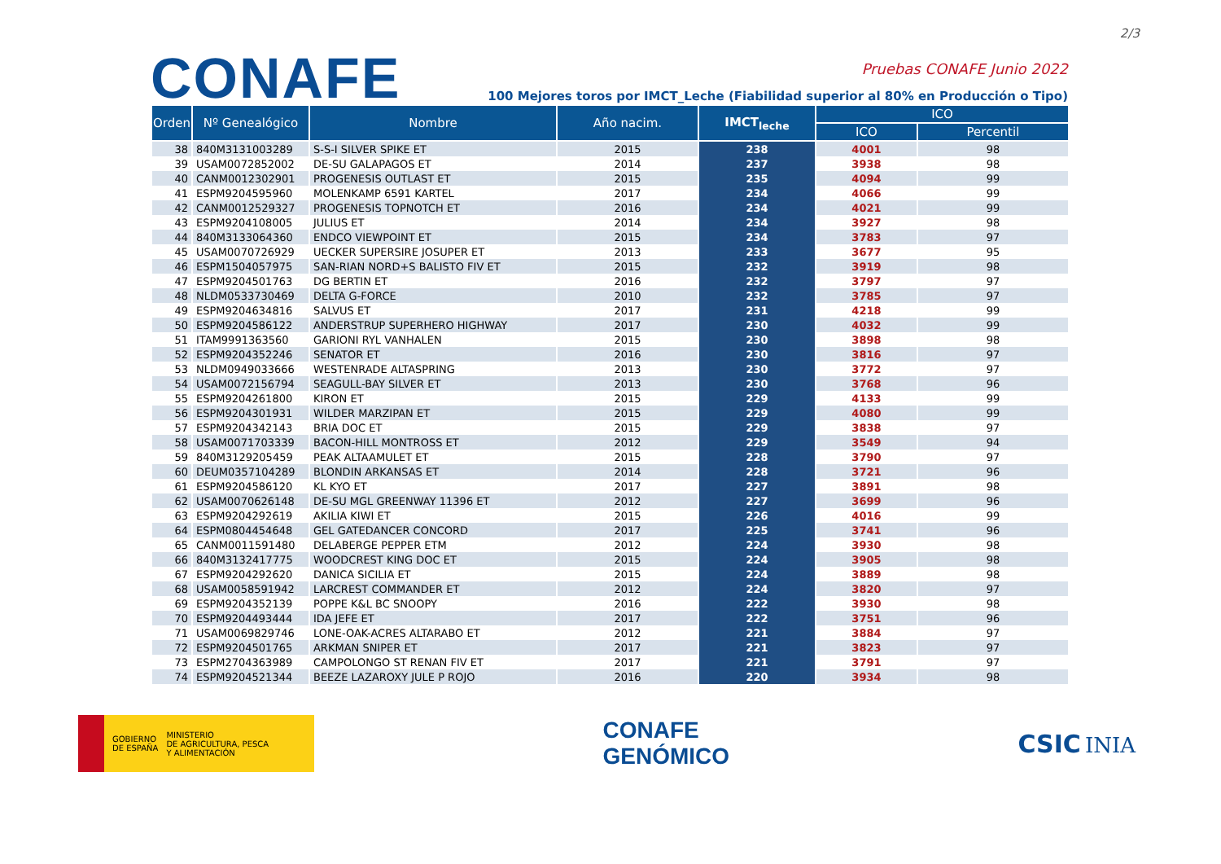2/3
CONAFE
Pruebas CONAFE Junio 2022
100 Mejores toros por IMCT_Leche (Fiabilidad superior al 80% en Producción o Tipo)
| Orden | Nº Genealógico | Nombre | Año nacim. | IMCT<sub>leche</sub> | ICO | |
| --- | --- | --- | --- | --- | --- | --- |
| | | | | | ICO | Percentil |
| 38 | 840M3131003289 | S-S-I SILVER SPIKE ET | 2015 | 238 | 4001 | 98 |
| 39 | USAM0072852002 | DE-SU GALAPAGOS ET | 2014 | 237 | 3938 | 98 |
| 40 | CANM0012302901 | PROGENESIS OUTLAST ET | 2015 | 235 | 4094 | 99 |
| 41 | ESPM9204595960 | MOLENKAMP 6591 KARTEL | 2017 | 234 | 4066 | 99 |
| 42 | CANM0012529327 | PROGENESIS TOPNOTCH ET | 2016 | 234 | 4021 | 99 |
| 43 | ESPM9204108005 | JULIUS ET | 2014 | 234 | 3927 | 98 |
| 44 | 840M3133064360 | ENDCO VIEWPOINT ET | 2015 | 234 | 3783 | 97 |
| 45 | USAM0070726929 | UECKER SUPERSIRE JOSUPER ET | 2013 | 233 | 3677 | 95 |
| 46 | ESPM1504057975 | SAN-RIAN NORD+S BALISTO FIV ET | 2015 | 232 | 3919 | 98 |
| 47 | ESPM9204501763 | DG BERTIN ET | 2016 | 232 | 3797 | 97 |
| 48 | NLDM0533730469 | DELTA G-FORCE | 2010 | 232 | 3785 | 97 |
| 49 | ESPM9204634816 | SALVUS ET | 2017 | 231 | 4218 | 99 |
| 50 | ESPM9204586122 | ANDERSTRUP SUPERHERO HIGHWAY | 2017 | 230 | 4032 | 99 |
| 51 | ITAM9991363560 | GARIONI RYL VANHALEN | 2015 | 230 | 3898 | 98 |
| 52 | ESPM9204352246 | SENATOR ET | 2016 | 230 | 3816 | 97 |
| 53 | NLDM0949033666 | WESTENRADE ALTASPRING | 2013 | 230 | 3772 | 97 |
| 54 | USAM0072156794 | SEAGULL-BAY SILVER ET | 2013 | 230 | 3768 | 96 |
| 55 | ESPM9204261800 | KIRON ET | 2015 | 229 | 4133 | 99 |
| 56 | ESPM9204301931 | WILDER MARZIPAN ET | 2015 | 229 | 4080 | 99 |
| 57 | ESPM9204342143 | BRIA DOC ET | 2015 | 229 | 3838 | 97 |
| 58 | USAM0071703339 | BACON-HILL MONTROSS ET | 2012 | 229 | 3549 | 94 |
| 59 | 840M3129205459 | PEAK ALTAAMULET ET | 2015 | 228 | 3790 | 97 |
| 60 | DEUM0357104289 | BLONDIN ARKANSAS ET | 2014 | 228 | 3721 | 96 |
| 61 | ESPM9204586120 | KL KYO ET | 2017 | 227 | 3891 | 98 |
| 62 | USAM0070626148 | DE-SU MGL GREENWAY 11396 ET | 2012 | 227 | 3699 | 96 |
| 63 | ESPM9204292619 | AKILIA KIWI ET | 2015 | 226 | 4016 | 99 |
| 64 | ESPM0804454648 | GEL GATEDANCER CONCORD | 2017 | 225 | 3741 | 96 |
| 65 | CANM0011591480 | DELABERGE PEPPER ETM | 2012 | 224 | 3930 | 98 |
| 66 | 840M3132417775 | WOODCREST KING DOC ET | 2015 | 224 | 3905 | 98 |
| 67 | ESPM9204292620 | DANICA SICILIA ET | 2015 | 224 | 3889 | 98 |
| 68 | USAM0058591942 | LARCREST COMMANDER ET | 2012 | 224 | 3820 | 97 |
| 69 | ESPM9204352139 | POPPE K&L BC SNOOPY | 2016 | 222 | 3930 | 98 |
| 70 | ESPM9204493444 | IDA JEFE ET | 2017 | 222 | 3751 | 96 |
| 71 | USAM0069829746 | LONE-OAK-ACRES ALTARABO ET | 2012 | 221 | 3884 | 97 |
| 72 | ESPM9204501765 | ARKMAN SNIPER ET | 2017 | 221 | 3823 | 97 |
| 73 | ESPM2704363989 | CAMPOLONGO ST RENAN FIV ET | 2017 | 221 | 3791 | 97 |
| 74 | ESPM9204521344 | BEEZE LAZAROXY JULE P ROJO | 2016 | 220 | 3934 | 98 |
GOBIERNO
DE ESPAÑA MINISTERIO
DE AGRICULTURA, PESCA
Y ALIMENTACIÓN
CONAFE
GENÓMICO
CSIC INIA